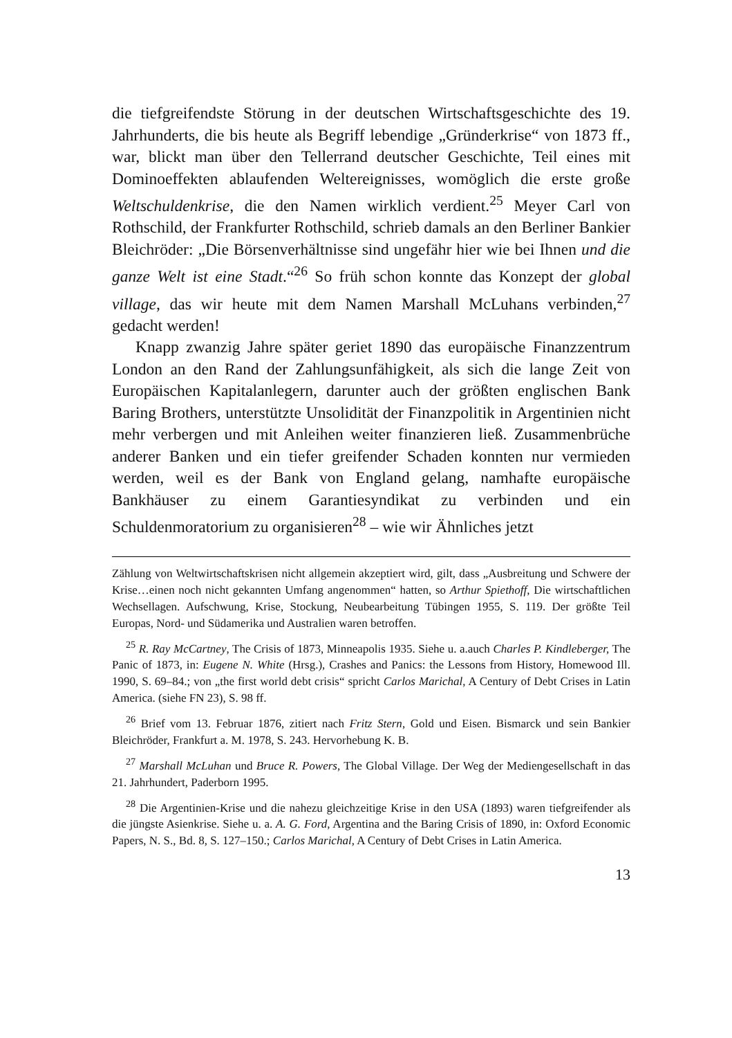die tiefgreifendste Störung in der deutschen Wirtschaftsgeschichte des 19. Jahrhunderts, die bis heute als Begriff lebendige „Gründerkrise“ von 1873 ff., war, blickt man über den Tellerrand deutscher Geschichte, Teil eines mit Dominoeffekten ablaufenden Weltereignisses, womöglich die erste große Weltschuldenkrise, die den Namen wirklich verdient.<sup>25</sup> Meyer Carl von Rothschild, der Frankfurter Rothschild, schrieb damals an den Berliner Bankier Bleichröder: „Die Börsenverhältnisse sind ungefähr hier wie bei Ihnen und die ganze Welt ist eine Stadt.“<sup>26</sup> So früh schon konnte das Konzept der global village, das wir heute mit dem Namen Marshall McLuhans verbinden,<sup>27</sup> gedacht werden!
Knapp zwanzig Jahre später geriet 1890 das europäische Finanzzentrum London an den Rand der Zahlungsunfähigkeit, als sich die lange Zeit von Europäischen Kapitalanlegern, darunter auch der größten englischen Bank Baring Brothers, unterstützte Unsolidität der Finanzpolitik in Argentinien nicht mehr verbergen und mit Anleihen weiter finanzieren ließ. Zusammenbrüche anderer Banken und ein tiefer greifender Schaden konnten nur vermieden werden, weil es der Bank von England gelang, namhafte europäische Bankhäuser zu einem Garantiesyndikat zu verbinden und ein Schuldenmoratorium zu organisieren<sup>28</sup> – wie wir Ähnliches jetzt
Zählung von Weltwirtschaftskrisen nicht allgemein akzeptiert wird, gilt, dass „Ausbreitung und Schwere der Krise…einen noch nicht gekannten Umfang angenommen“ hatten, so Arthur Spiethoff, Die wirtschaftlichen Wechsellagen. Aufschwung, Krise, Stockung, Neubearbeitung Tübingen 1955, S. 119. Der größte Teil Europas, Nord- und Südamerika und Australien waren betroffen.
<sup>25</sup> R. Ray McCartney, The Crisis of 1873, Minneapolis 1935. Siehe u. a.auch Charles P. Kindleberger, The Panic of 1873, in: Eugene N. White (Hrsg.), Crashes and Panics: the Lessons from History, Homewood Ill. 1990, S. 69–84.; von „the first world debt crisis“ spricht Carlos Marichal, A Century of Debt Crises in Latin America. (siehe FN 23), S. 98 ff.
<sup>26</sup> Brief vom 13. Februar 1876, zitiert nach Fritz Stern, Gold und Eisen. Bismarck und sein Bankier Bleichröder, Frankfurt a. M. 1978, S. 243. Hervorhebung K. B.
<sup>27</sup> Marshall McLuhan und Bruce R. Powers, The Global Village. Der Weg der Mediengesellschaft in das 21. Jahrhundert, Paderborn 1995.
<sup>28</sup> Die Argentinien-Krise und die nahezu gleichzeitige Krise in den USA (1893) waren tiefgreifender als die jüngste Asienkrise. Siehe u. a. A. G. Ford, Argentina and the Baring Crisis of 1890, in: Oxford Economic Papers, N. S., Bd. 8, S. 127–150.; Carlos Marichal, A Century of Debt Crises in Latin America.
13